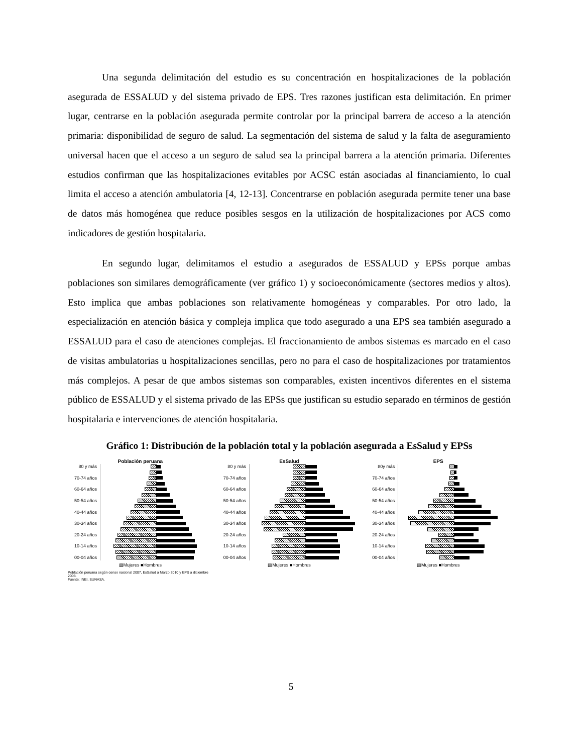Una segunda delimitación del estudio es su concentración en hospitalizaciones de la población asegurada de ESSALUD y del sistema privado de EPS. Tres razones justifican esta delimitación. En primer lugar, centrarse en la población asegurada permite controlar por la principal barrera de acceso a la atención primaria: disponibilidad de seguro de salud. La segmentación del sistema de salud y la falta de aseguramiento universal hacen que el acceso a un seguro de salud sea la principal barrera a la atención primaria. Diferentes estudios confirman que las hospitalizaciones evitables por ACSC están asociadas al financiamiento, lo cual limita el acceso a atención ambulatoria [4, 12-13]. Concentrarse en población asegurada permite tener una base de datos más homogénea que reduce posibles sesgos en la utilización de hospitalizaciones por ACS como indicadores de gestión hospitalaria.
En segundo lugar, delimitamos el estudio a asegurados de ESSALUD y EPSs porque ambas poblaciones son similares demográficamente (ver gráfico 1) y socioeconómicamente (sectores medios y altos). Esto implica que ambas poblaciones son relativamente homogéneas y comparables. Por otro lado, la especialización en atención básica y compleja implica que todo asegurado a una EPS sea también asegurado a ESSALUD para el caso de atenciones complejas. El fraccionamiento de ambos sistemas es marcado en el caso de visitas ambulatorias u hospitalizaciones sencillas, pero no para el caso de hospitalizaciones por tratamientos más complejos. A pesar de que ambos sistemas son comparables, existen incentivos diferentes en el sistema público de ESSALUD y el sistema privado de las EPSs que justifican su estudio separado en términos de gestión hospitalaria e intervenciones de atención hospitalaria.
Gráfico 1: Distribución de la población total y la población asegurada a EsSalud y EPSs
Población peruana
80 y más
70-74 años
60-64 años
50-54 años
40-44 años
30-34 años
20-24 años
10-14 años
00-04 años
▨Mujeres ■Hombres
Población peruana según censo nacional 2007, EsSalud a Marzo 2010 y EPS a diciembre 2008.
Fuente: INEI, SUNASA.
EsSalud
80 y más
70-74 años
60-64 años
50-54 años
40-44 años
30-34 años
20-24 años
10-14 años
00-04 años
▨Mujeres ■Hombres
EPS
80y más
70-74 años
60-64 años
50-54 años
40-44 años
30-34 años
20-24 años
10-14 años
00-04 años
▨Mujeres ■Hombres
5